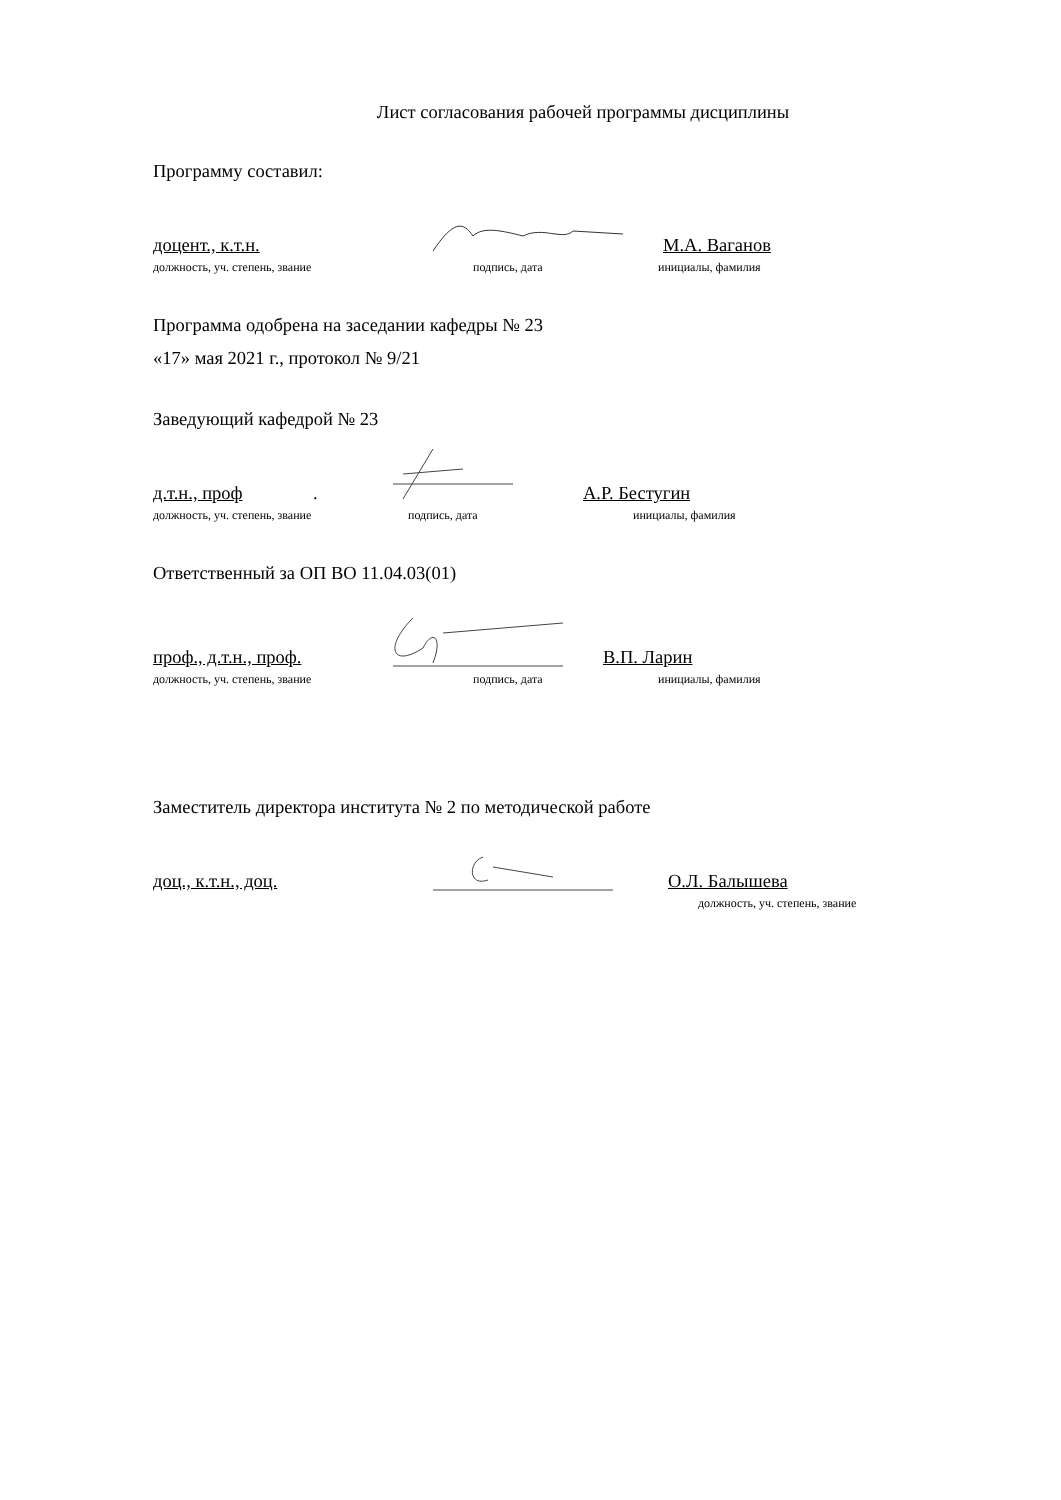Лист согласования рабочей программы дисциплины
Программу составил:
доцент., к.т.н. М.А. Ваганов
должность, уч. степень, звание подпись, дата инициалы, фамилия
Программа одобрена на заседании кафедры № 23
«17» мая 2021 г., протокол № 9/21
Заведующий кафедрой № 23
д.т.н., проф. А.Р. Бестугин
должность, уч. степень, звание подпись, дата инициалы, фамилия
Ответственный за ОП ВО 11.04.03(01)
проф., д.т.н., проф. В.П. Ларин
должность, уч. степень, звание подпись, дата инициалы, фамилия
Заместитель директора института № 2 по методической работе
доц., к.т.н., доц. О.Л. Балышева
должность, уч. степень, звание